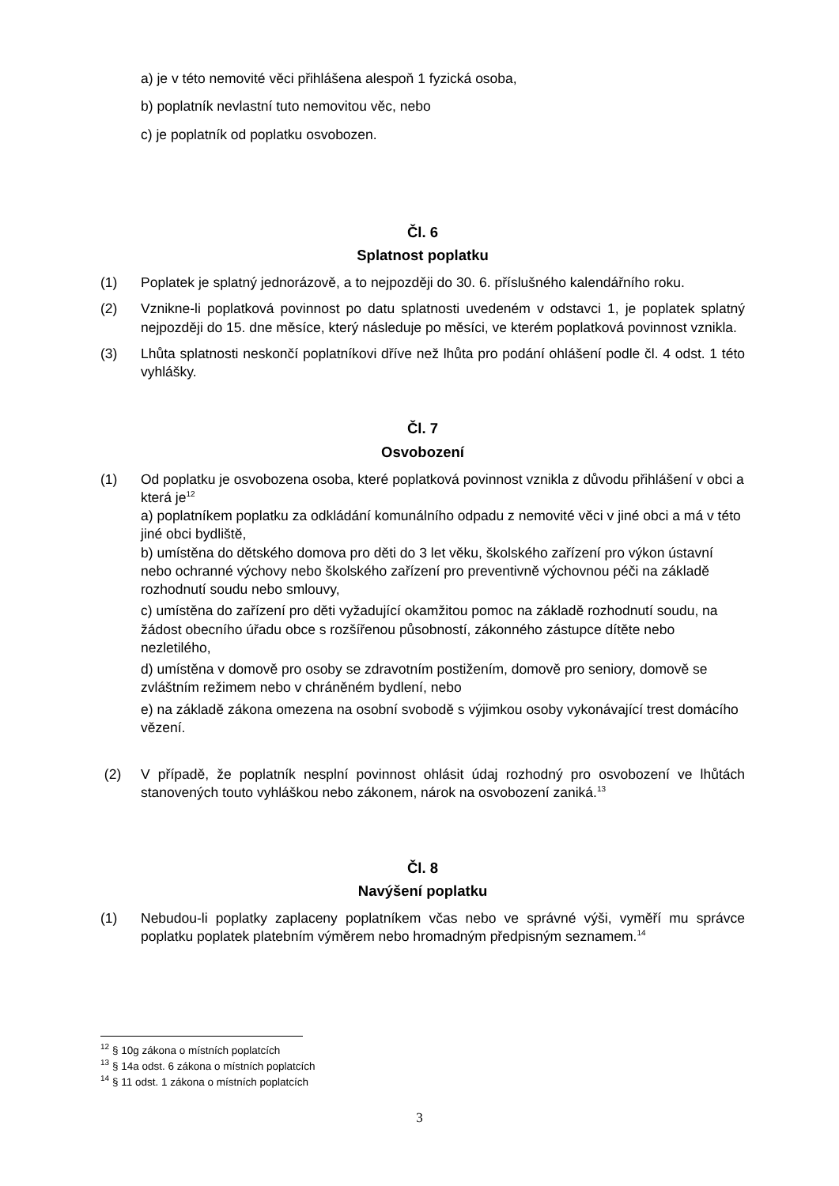a) je v této nemovité věci přihlášena alespoň 1 fyzická osoba,
b) poplatník nevlastní tuto nemovitou věc, nebo
c) je poplatník od poplatku osvobozen.
Čl. 6
Splatnost poplatku
(1) Poplatek je splatný jednorázově, a to nejpozději do 30. 6. příslušného kalendářního roku.
(2) Vznikne-li poplatková povinnost po datu splatnosti uvedeném v odstavci 1, je poplatek splatný nejpozději do 15. dne měsíce, který následuje po měsíci, ve kterém poplatková povinnost vznikla.
(3) Lhůta splatnosti neskončí poplatníkovi dříve než lhůta pro podání ohlášení podle čl. 4 odst. 1 této vyhlášky.
Čl. 7
Osvobození
(1) Od poplatku je osvobozena osoba, které poplatková povinnost vznikla z důvodu přihlášení v obci a která je<sup>12</sup>
a) poplatníkem poplatku za odkládání komunálního odpadu z nemovité věci v jiné obci a má v této jiné obci bydliště,
b) umístěna do dětského domova pro děti do 3 let věku, školského zařízení pro výkon ústavní nebo ochranné výchovy nebo školského zařízení pro preventivně výchovnou péči na základě rozhodnutí soudu nebo smlouvy,
c) umístěna do zařízení pro děti vyžadující okamžitou pomoc na základě rozhodnutí soudu, na žádost obecního úřadu obce s rozšířenou působností, zákonného zástupce dítěte nebo nezletilého,
d) umístěna v domově pro osoby se zdravotním postižením, domově pro seniory, domově se zvláštním režimem nebo v chráněném bydlení, nebo
e) na základě zákona omezena na osobní svobodě s výjimkou osoby vykonávající trest domácího vězení.
(2) V případě, že poplatník nesplní povinnost ohlásit údaj rozhodný pro osvobození ve lhůtách stanovených touto vyhláškou nebo zákonem, nárok na osvobození zaniká.<sup>13</sup>
Čl. 8
Navýšení poplatku
(1) Nebudou-li poplatky zaplaceny poplatníkem včas nebo ve správné výši, vyměří mu správce poplatku poplatek platebním výměrem nebo hromadným předpisným seznamem.<sup>14</sup>
<sup>12</sup> § 10g zákona o místních poplatcích
<sup>13</sup> § 14a odst. 6 zákona o místních poplatcích
<sup>14</sup> § 11 odst. 1 zákona o místních poplatcích
3